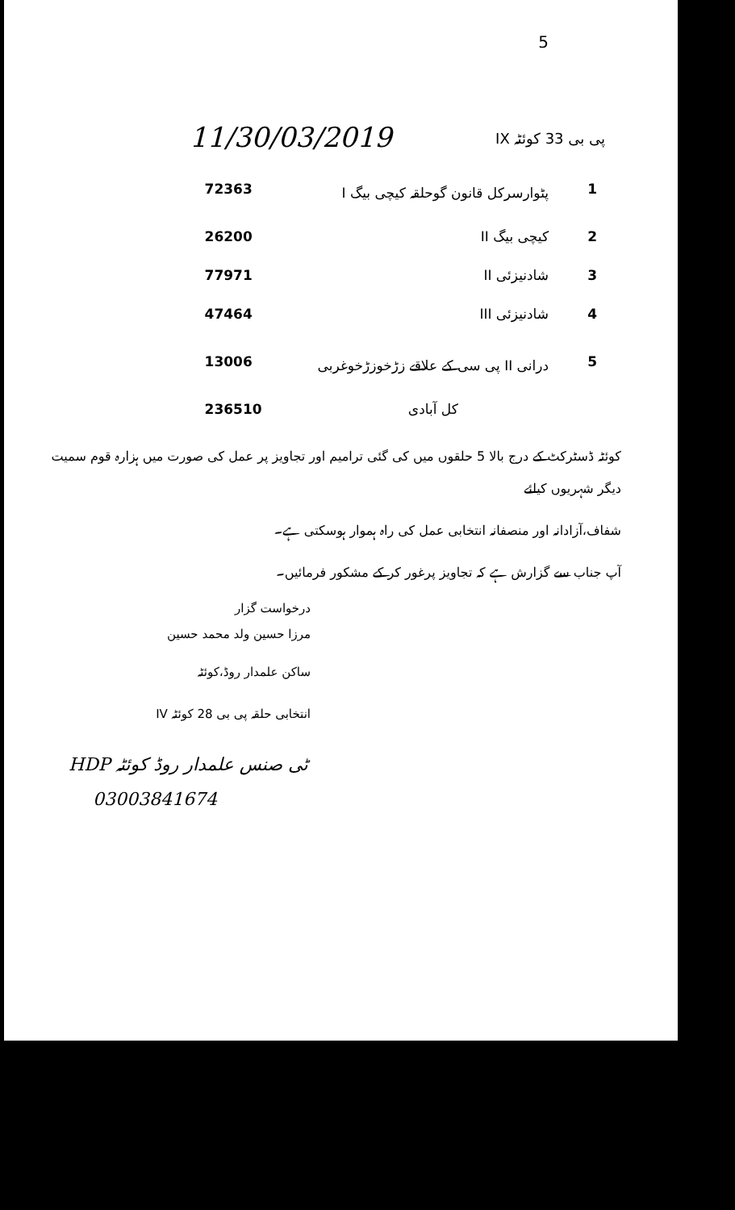5
11/30/03/2019
پی بی 33 کوئٹہ IX
| 1 | پٹوارسرکل قانون گوحلقہ کیچی بیگ I | 72363 |
| 2 | کیچی بیگ II | 26200 |
| 3 | شادنیزئی II | 77971 |
| 4 | شادنیزئی III | 47464 |
| 5 | درانی II پی سی کے علاقے زڑخوزڑخوغربی | 13006 |
| | کل آبادی | 236510 |
کوئٹہ ڈسٹرکٹ کے درج بالا 5 حلقوں میں کی گئی ترامیم اور تجاویز پر عمل کی صورت میں ہزارہ قوم سمیت دیگر شہریوں کیلئے
شفاف،آزادانہ اور منصفانہ انتخابی عمل کی راہ ہموار ہوسکتی ہے۔
آپ جناب سے گزارش ہے کہ تجاویز پرغور کر کے مشکور فرمائیں۔
درخواست گزار
مرزا حسین ولد محمد حسین
ساکن علمدار روڈ،کوئٹہ
انتخابی حلقہ پی بی 28 کوئٹہ IV
HDP ٹی صنس علمدار روڈ کوئٹہ
03003841674